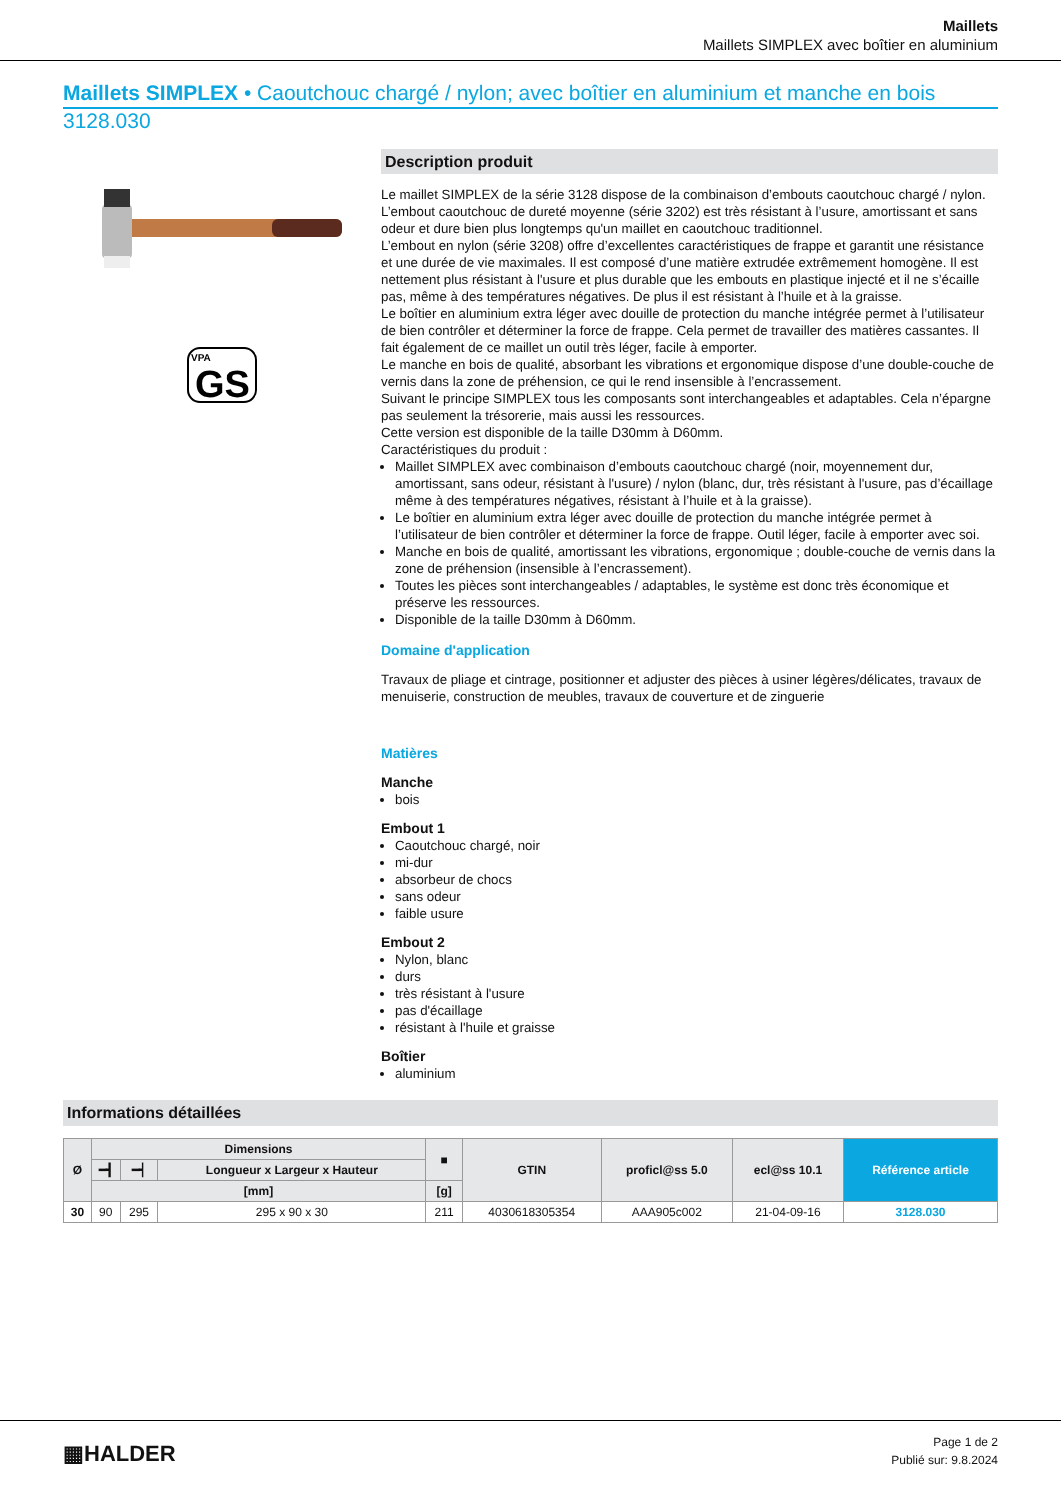Maillets
Maillets SIMPLEX avec boîtier en aluminium
Maillets SIMPLEX • Caoutchouc chargé / nylon; avec boîtier en aluminium et manche en bois
3128.030
VPA
GS
Description produit
Le maillet SIMPLEX de la série 3128 dispose de la combinaison d’embouts caoutchouc chargé / nylon.
L’embout caoutchouc de dureté moyenne (série 3202) est très résistant à l’usure, amortissant et sans odeur et dure bien plus longtemps qu'un maillet en caoutchouc traditionnel.
L’embout en nylon (série 3208) offre d’excellentes caractéristiques de frappe et garantit une résistance et une durée de vie maximales. Il est composé d’une matière extrudée extrêmement homogène. Il est nettement plus résistant à l'usure et plus durable que les embouts en plastique injecté et il ne s’écaille pas, même à des températures négatives. De plus il est résistant à l’huile et à la graisse.
Le boîtier en aluminium extra léger avec douille de protection du manche intégrée permet à l’utilisateur de bien contrôler et déterminer la force de frappe. Cela permet de travailler des matières cassantes. Il fait également de ce maillet un outil très léger, facile à emporter.
Le manche en bois de qualité, absorbant les vibrations et ergonomique dispose d’une double-couche de vernis dans la zone de préhension, ce qui le rend insensible à l’encrassement.
Suivant le principe SIMPLEX tous les composants sont interchangeables et adaptables. Cela n’épargne pas seulement la trésorerie, mais aussi les ressources.
Cette version est disponible de la taille D30mm à D60mm.
Caractéristiques du produit :
Maillet SIMPLEX avec combinaison d’embouts caoutchouc chargé (noir, moyennement dur, amortissant, sans odeur, résistant à l'usure) / nylon (blanc, dur, très résistant à l'usure, pas d’écaillage même à des températures négatives, résistant à l’huile et à la graisse).
Le boîtier en aluminium extra léger avec douille de protection du manche intégrée permet à l’utilisateur de bien contrôler et déterminer la force de frappe. Outil léger, facile à emporter avec soi.
Manche en bois de qualité, amortissant les vibrations, ergonomique ; double-couche de vernis dans la zone de préhension (insensible à l’encrassement).
Toutes les pièces sont interchangeables / adaptables, le système est donc très économique et préserve les ressources.
Disponible de la taille D30mm à D60mm.
Domaine d'application
Travaux de pliage et cintrage, positionner et adjuster des pièces à usiner légères/délicates, travaux de menuiserie, construction de meubles, travaux de couverture et de zinguerie
Matières
Manche
bois
Embout 1
Caoutchouc chargé, noir
mi-dur
absorbeur de chocs
sans odeur
faible usure
Embout 2
Nylon, blanc
durs
très résistant à l'usure
pas d'écaillage
résistant à l'huile et graisse
Boîtier
aluminium
Informations détaillées
| Ø | Dimensions | | | ■ | GTIN | proficl@ss 5.0 | ecl@ss 10.1 | Référence article |
| --- | --- | --- | --- | --- | --- | --- | --- | --- |
| | ━┫ | ━┥ | Longueur x Largeur x Hauteur | | | | | |
| | [mm] | | | [g] | | | | |
| 30 | 90 | 295 | 295 x 90 x 30 | 211 | 4030618305354 | AAA905c002 | 21-04-09-16 | 3128.030 |
▦HALDER
Page 1 de 2
Publié sur: 9.8.2024